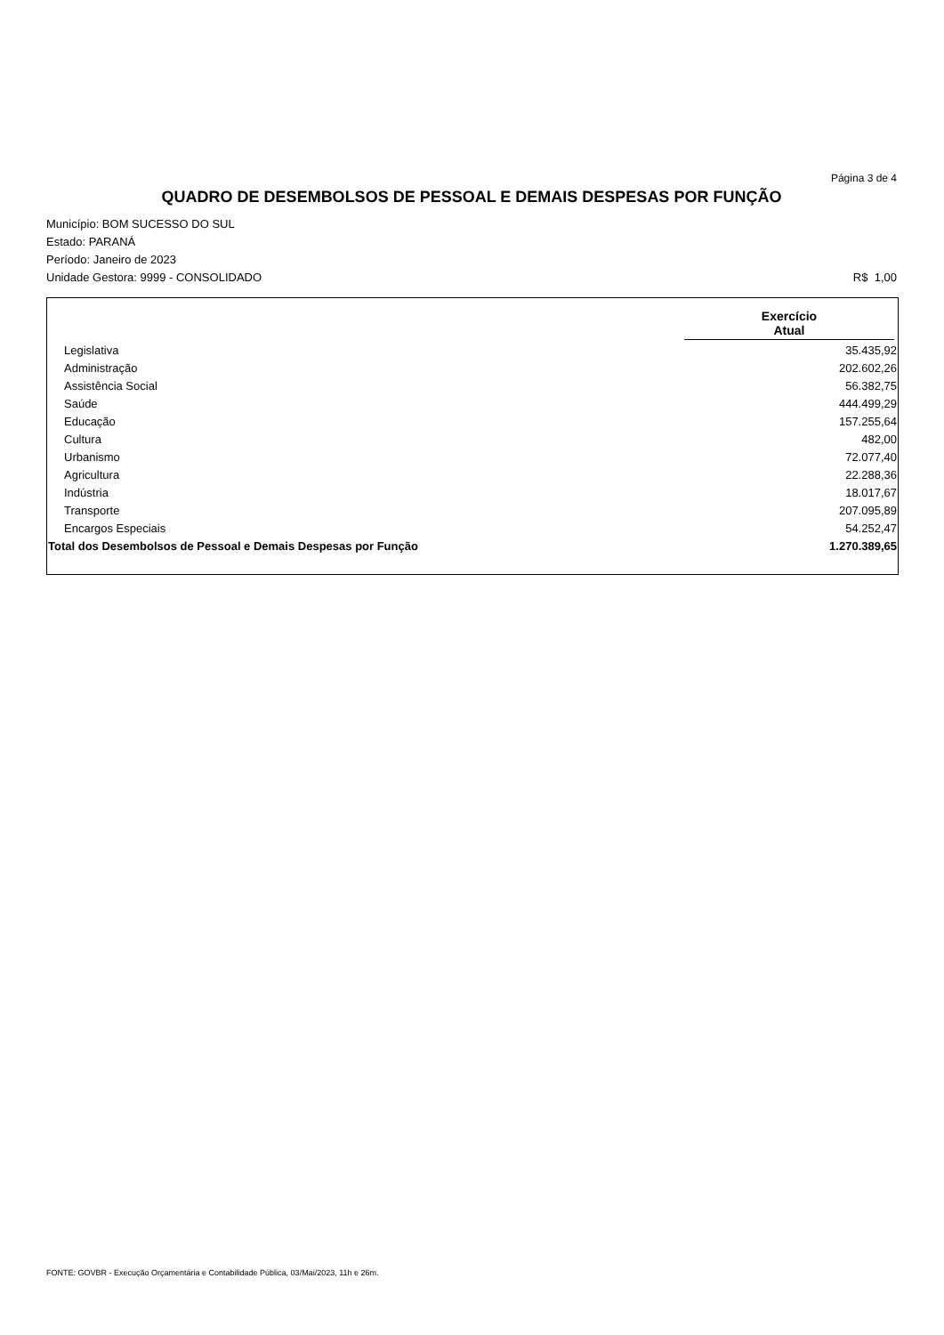Página 3 de 4
QUADRO DE DESEMBOLSOS DE PESSOAL E DEMAIS DESPESAS POR FUNÇÃO
Município: BOM SUCESSO DO SUL
Estado: PARANÁ
Período: Janeiro de 2023
Unidade Gestora: 9999 - CONSOLIDADO R$ 1,00
| | Exercício Atual |
| --- | --- |
| Legislativa | 35.435,92 |
| Administração | 202.602,26 |
| Assistência Social | 56.382,75 |
| Saúde | 444.499,29 |
| Educação | 157.255,64 |
| Cultura | 482,00 |
| Urbanismo | 72.077,40 |
| Agricultura | 22.288,36 |
| Indústria | 18.017,67 |
| Transporte | 207.095,89 |
| Encargos Especiais | 54.252,47 |
| Total dos Desembolsos de Pessoal e Demais Despesas por Função | 1.270.389,65 |
FONTE: GOVBR - Execução Orçamentária e Contabilidade Pública, 03/Mai/2023, 11h e 26m.